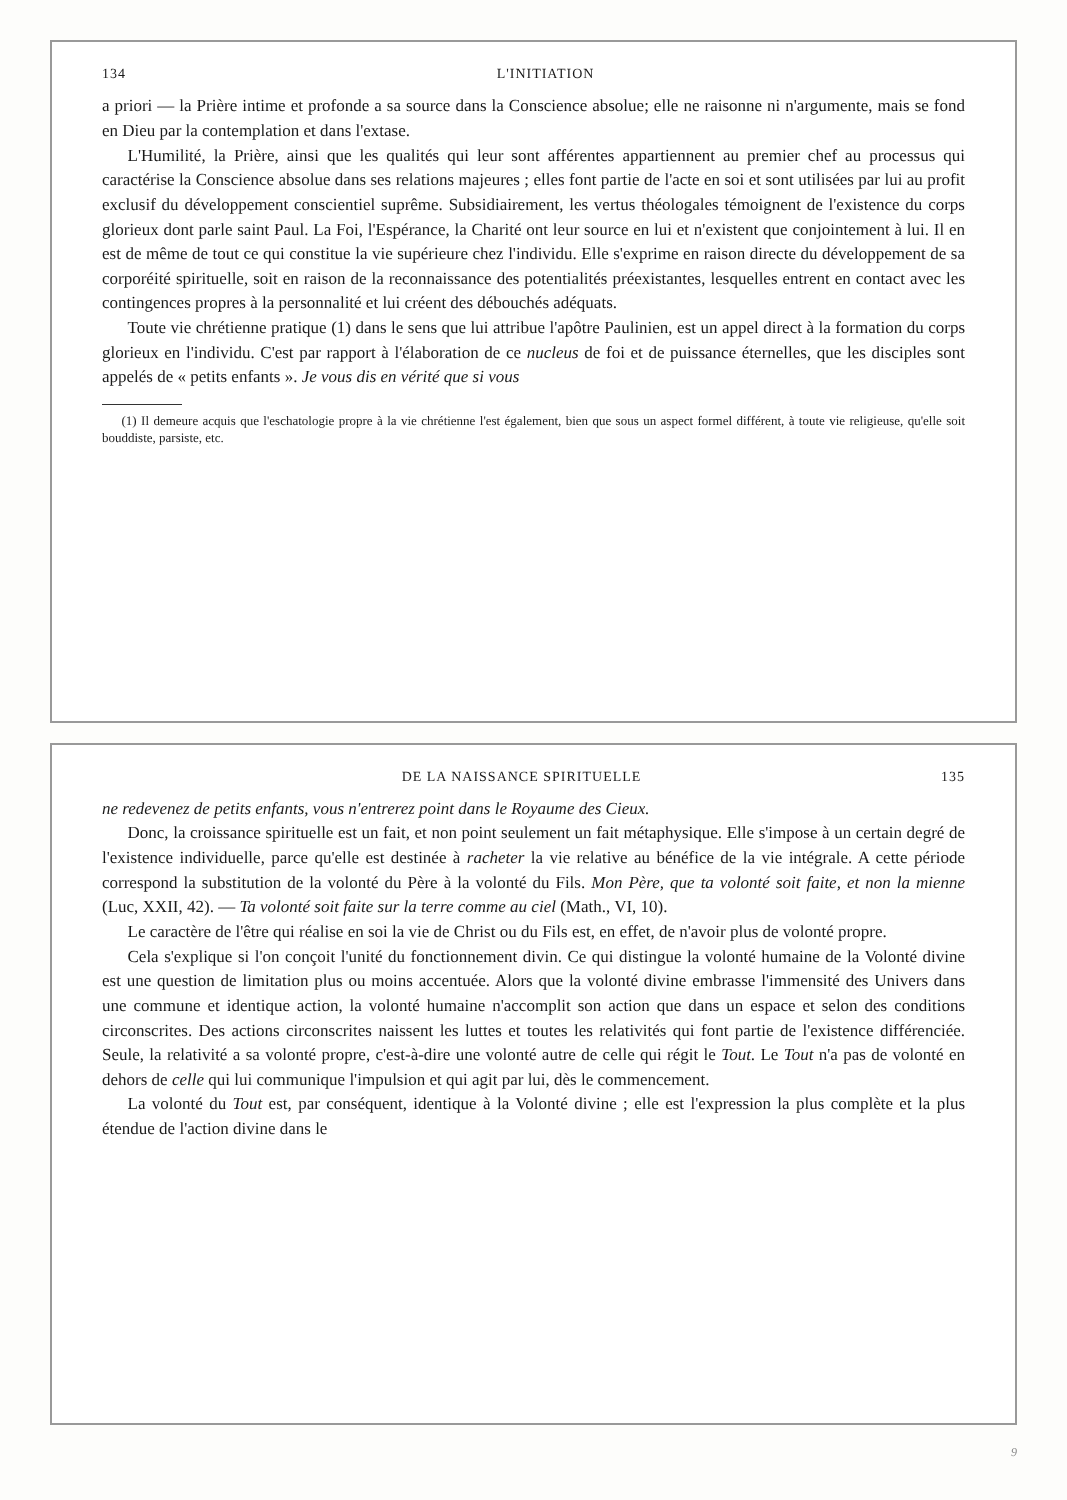134 L'INITIATION
a priori — la Prière intime et profonde a sa source dans la Conscience absolue; elle ne raisonne ni n'argumente, mais se fond en Dieu par la contemplation et dans l'extase.
L'Humilité, la Prière, ainsi que les qualités qui leur sont afférentes appartiennent au premier chef au processus qui caractérise la Conscience absolue dans ses relations majeures ; elles font partie de l'acte en soi et sont utilisées par lui au profit exclusif du développement conscientiel suprême. Subsidiairement, les vertus théologales témoignent de l'existence du corps glorieux dont parle saint Paul. La Foi, l'Espérance, la Charité ont leur source en lui et n'existent que conjointement à lui. Il en est de même de tout ce qui constitue la vie supérieure chez l'individu. Elle s'exprime en raison directe du développement de sa corporéité spirituelle, soit en raison de la reconnaissance des potentialités préexistantes, lesquelles entrent en contact avec les contingences propres à la personnalité et lui créent des débouchés adéquats.
Toute vie chrétienne pratique (1) dans le sens que lui attribue l'apôtre Paulinien, est un appel direct à la formation du corps glorieux en l'individu. C'est par rapport à l'élaboration de ce nucleus de foi et de puissance éternelles, que les disciples sont appelés de « petits enfants ». Je vous dis en vérité que si vous
(1) Il demeure acquis que l'eschatologie propre à la vie chrétienne l'est également, bien que sous un aspect formel différent, à toute vie religieuse, qu'elle soit bouddiste, parsiste, etc.
DE LA NAISSANCE SPIRITUELLE 135
ne redevenez de petits enfants, vous n'entrerez point dans le Royaume des Cieux.
Donc, la croissance spirituelle est un fait, et non point seulement un fait métaphysique. Elle s'impose à un certain degré de l'existence individuelle, parce qu'elle est destinée à racheter la vie relative au bénéfice de la vie intégrale. A cette période correspond la substitution de la volonté du Père à la volonté du Fils. Mon Père, que ta volonté soit faite, et non la mienne (Luc, XXII, 42). — Ta volonté soit faite sur la terre comme au ciel (Math., VI, 10).
Le caractère de l'être qui réalise en soi la vie de Christ ou du Fils est, en effet, de n'avoir plus de volonté propre.
Cela s'explique si l'on conçoit l'unité du fonctionnement divin. Ce qui distingue la volonté humaine de la Volonté divine est une question de limitation plus ou moins accentuée. Alors que la volonté divine embrasse l'immensité des Univers dans une commune et identique action, la volonté humaine n'accomplit son action que dans un espace et selon des conditions circonscrites. Des actions circonscrites naissent les luttes et toutes les relativités qui font partie de l'existence différenciée. Seule, la relativité a sa volonté propre, c'est-à-dire une volonté autre de celle qui régit le Tout. Le Tout n'a pas de volonté en dehors de celle qui lui communique l'impulsion et qui agit par lui, dès le commencement.
La volonté du Tout est, par conséquent, identique à la Volonté divine ; elle est l'expression la plus complète et la plus étendue de l'action divine dans le
9